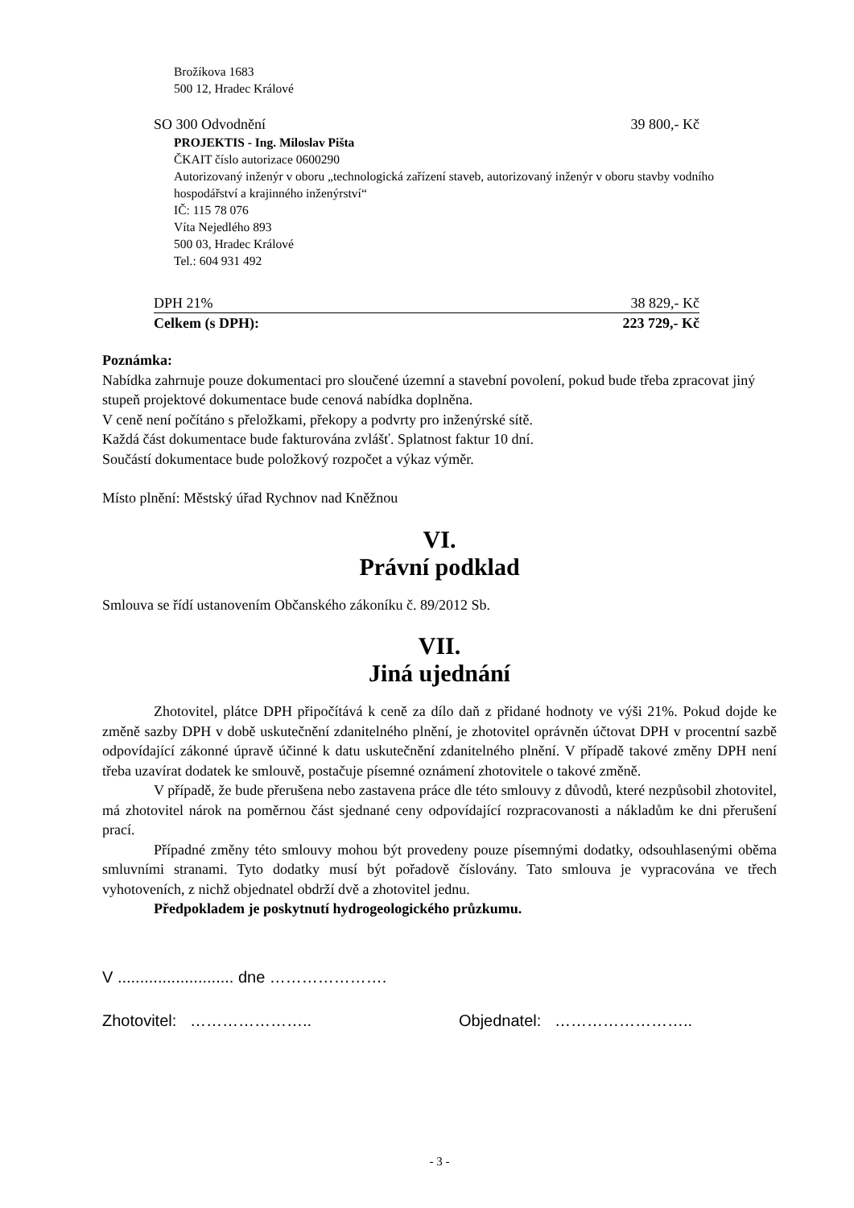Brožíkova 1683
500 12, Hradec Králové
SO 300 Odvodnění 39 800,- Kč
PROJEKTIS - Ing. Miloslav Pišta
ČKAIT číslo autorizace 0600290
Autorizovaný inženýr v oboru „technologická zařízení staveb, autorizovaný inženýr v oboru stavby vodního hospodářství a krajinného inženýrství“
IČ: 115 78 076
Víta Nejedlého 893
500 03, Hradec Králové
Tel.: 604 931 492
DPH 21% 38 829,- Kč
Celkem (s DPH): 223 729,- Kč
Poznámka:
Nabídka zahrnuje pouze dokumentaci pro sloučené územní a stavební povolení, pokud bude třeba zpracovat jiný stupeň projektové dokumentace bude cenová nabídka doplněna.
V ceně není počítáno s přeložkami, překopy a podvrty pro inženýrské sítě.
Každá část dokumentace bude fakturována zvlášť. Splatnost faktur 10 dní.
Součástí dokumentace bude položkový rozpočet a výkaz výměr.
Místo plnění: Městský úřad Rychnov nad Kněžnou
VI.
Právní podklad
Smlouva se řídí ustanovením Občanského zákoníku č. 89/2012 Sb.
VII.
Jiná ujednání
Zhotovitel, plátce DPH připočítává k ceně za dílo daň z přidané hodnoty ve výši 21%. Pokud dojde ke změně sazby DPH v době uskutečnění zdanitelného plnění, je zhotovitel oprávněn účtovat DPH v procentní sazbě odpovídající zákonné úpravě účinné k datu uskutečnění zdanitelného plnění. V případě takové změny DPH není třeba uzavírat dodatek ke smlouvě, postačuje písemné oznámení zhotovitele o takové změně.
V případě, že bude přerušena nebo zastavena práce dle této smlouvy z důvodů, které nezpůsobil zhotovitel, má zhotovitel nárok na poměrnou část sjednané ceny odpovídající rozpracovanosti a nákladům ke dni přerušení prací.
Případné změny této smlouvy mohou být provedeny pouze písemnými dodatky, odsouhlasenými oběma smluvními stranami. Tyto dodatky musí být pořadově číslovány. Tato smlouva je vypracována ve třech vyhotoveních, z nichž objednatel obdrží dvě a zhotovitel jednu.
Předpokladem je poskytnutí hydrogeologického průzkumu.
V .......................... dne ………………….
Zhotovitel: ………………….. Objednatel: ……………………..
- 3 -